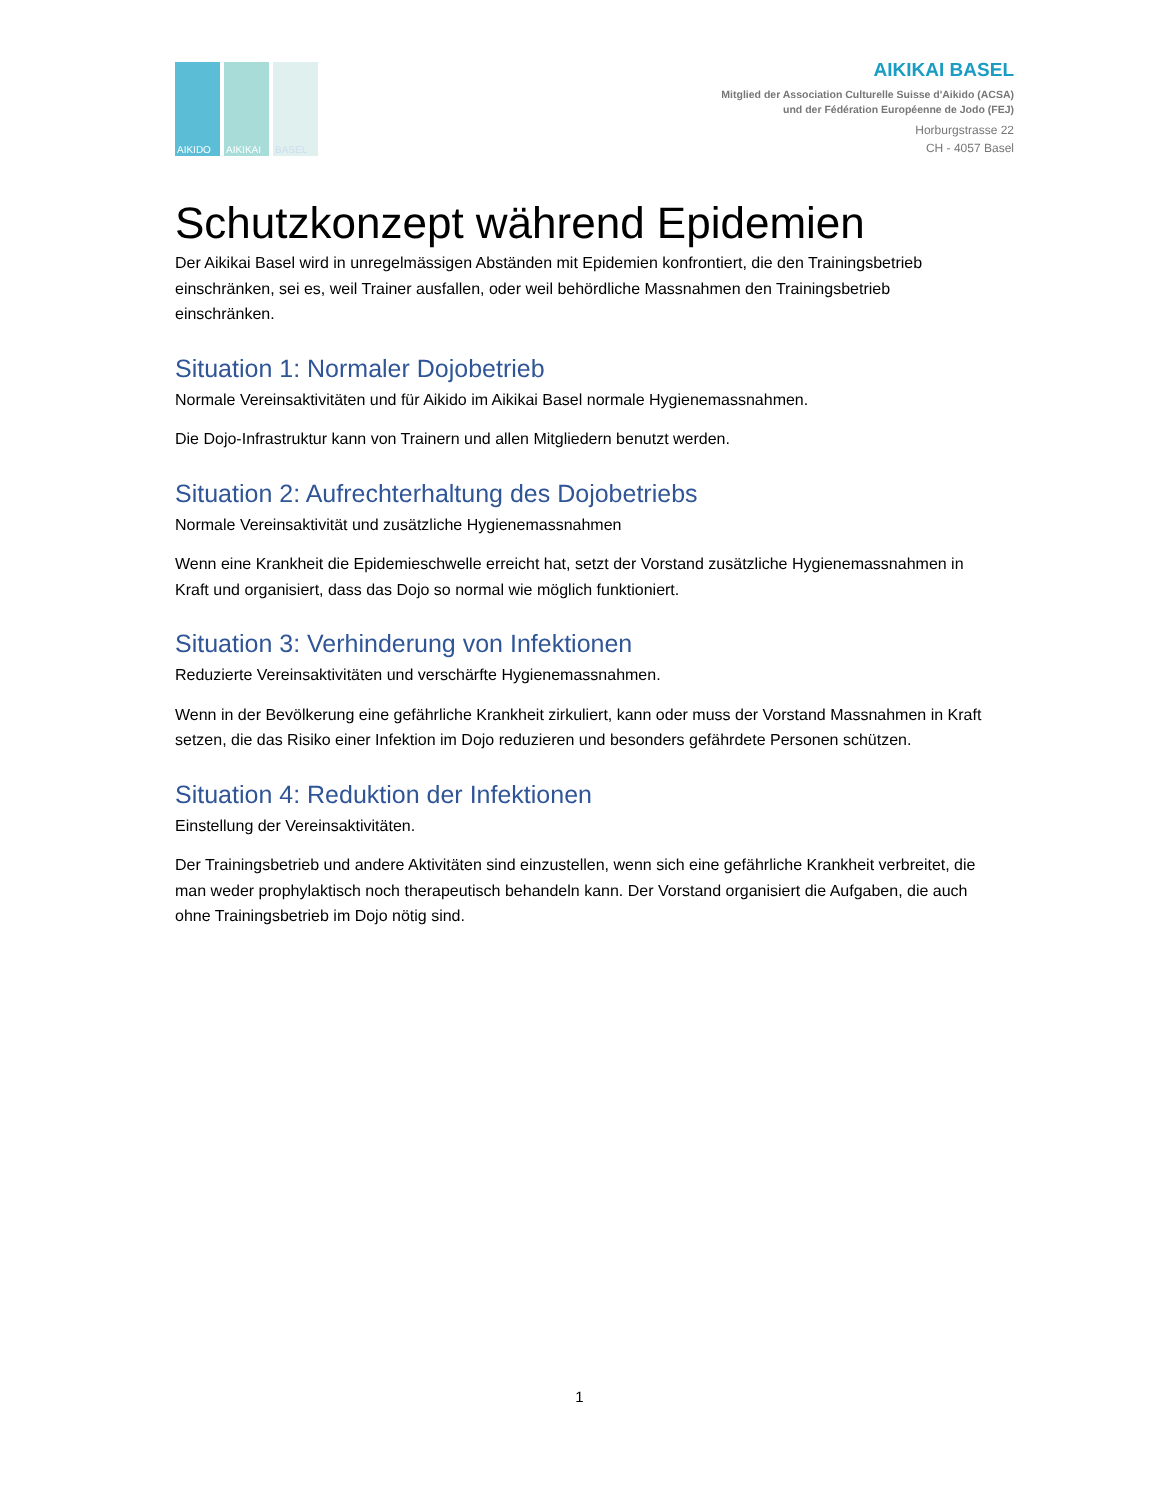AIKIDO
AIKIKAI
BASEL
AIKIKAI BASEL
Mitglied der Association Culturelle Suisse d'Aikido (ACSA)
und der Fédération Européenne de Jodo (FEJ)
Horburgstrasse 22
CH - 4057 Basel
Schutzkonzept während Epidemien
Der Aikikai Basel wird in unregelmässigen Abständen mit Epidemien konfrontiert, die den Trainingsbetrieb einschränken, sei es, weil Trainer ausfallen, oder weil behördliche Massnahmen den Trainingsbetrieb einschränken.
Situation 1: Normaler Dojobetrieb
Normale Vereinsaktivitäten und für Aikido im Aikikai Basel normale Hygienemassnahmen.
Die Dojo-Infrastruktur kann von Trainern und allen Mitgliedern benutzt werden.
Situation 2: Aufrechterhaltung des Dojobetriebs
Normale Vereinsaktivität und zusätzliche Hygienemassnahmen
Wenn eine Krankheit die Epidemieschwelle erreicht hat, setzt der Vorstand zusätzliche Hygienemassnahmen in Kraft und organisiert, dass das Dojo so normal wie möglich funktioniert.
Situation 3: Verhinderung von Infektionen
Reduzierte Vereinsaktivitäten und verschärfte Hygienemassnahmen.
Wenn in der Bevölkerung eine gefährliche Krankheit zirkuliert, kann oder muss der Vorstand Massnahmen in Kraft setzen, die das Risiko einer Infektion im Dojo reduzieren und besonders gefährdete Personen schützen.
Situation 4: Reduktion der Infektionen
Einstellung der Vereinsaktivitäten.
Der Trainingsbetrieb und andere Aktivitäten sind einzustellen, wenn sich eine gefährliche Krankheit verbreitet, die man weder prophylaktisch noch therapeutisch behandeln kann. Der Vorstand organisiert die Aufgaben, die auch ohne Trainingsbetrieb im Dojo nötig sind.
1